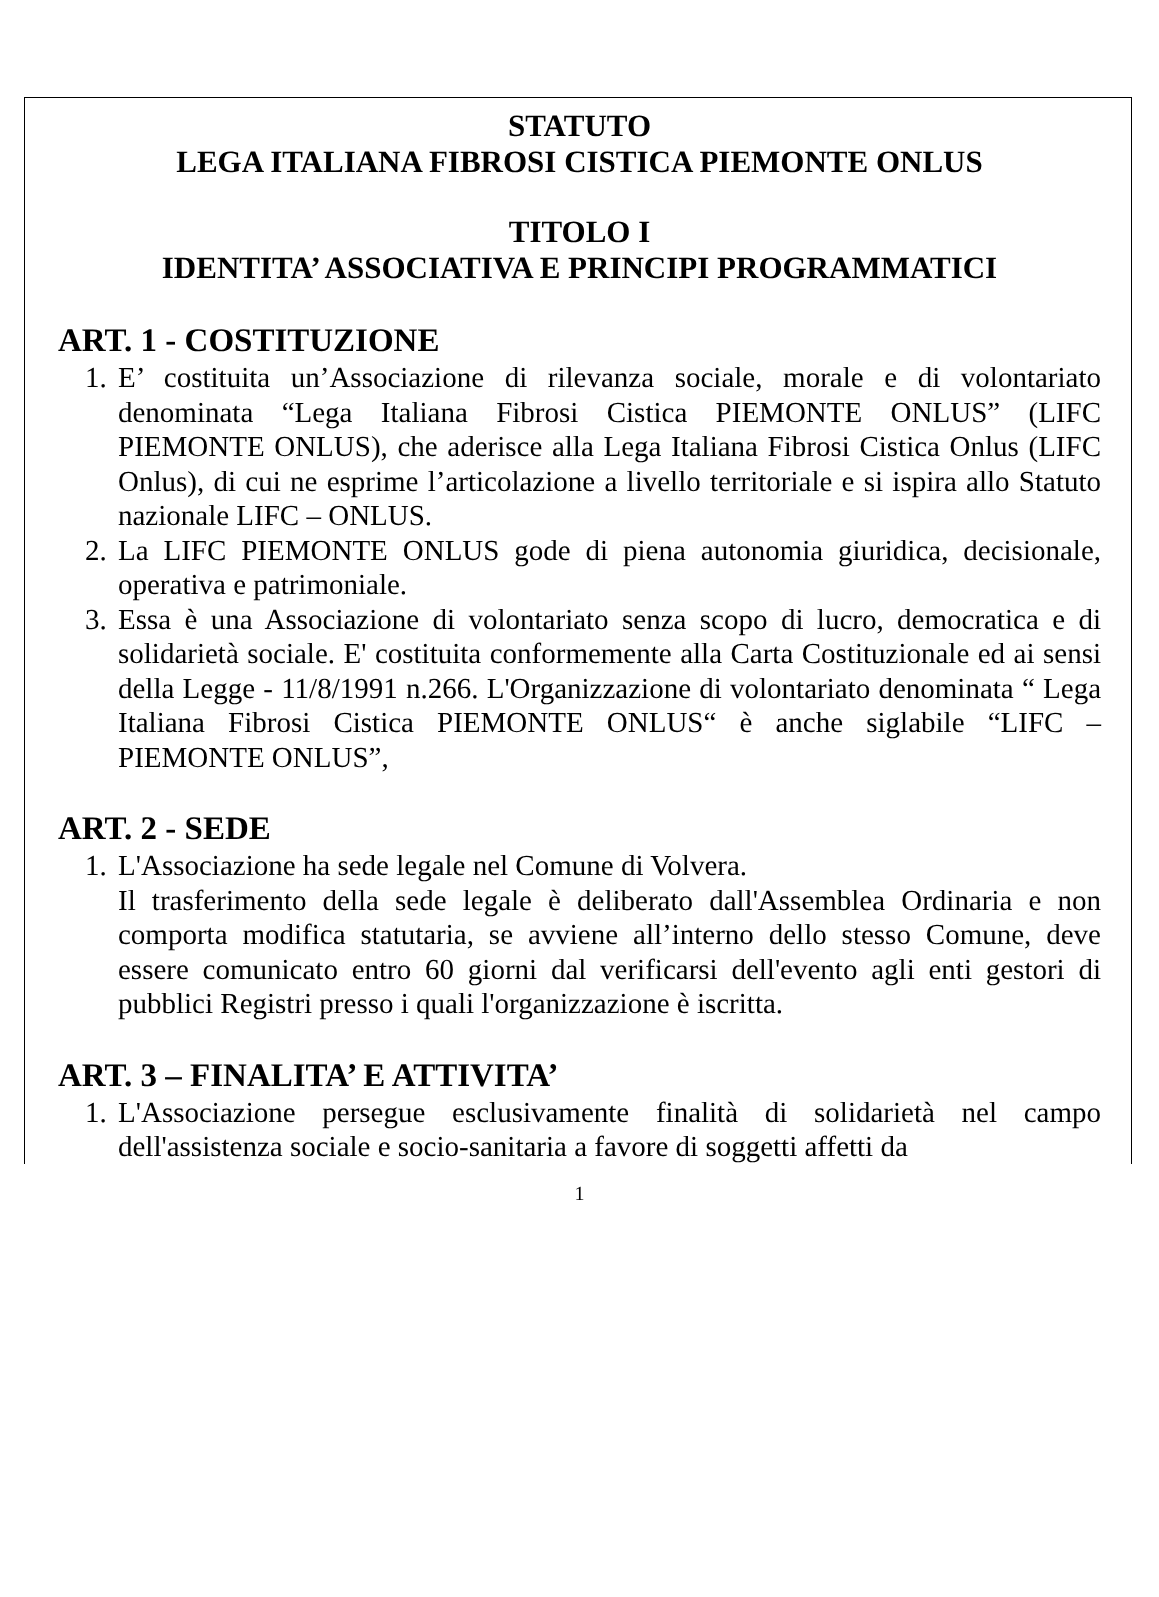STATUTO
LEGA ITALIANA FIBROSI CISTICA PIEMONTE ONLUS
TITOLO I
IDENTITA’ ASSOCIATIVA E PRINCIPI PROGRAMMATICI
ART. 1 - COSTITUZIONE
1. E’ costituita un’Associazione di rilevanza sociale, morale e di volontariato denominata “Lega Italiana Fibrosi Cistica PIEMONTE ONLUS” (LIFC PIEMONTE ONLUS), che aderisce alla Lega Italiana Fibrosi Cistica Onlus (LIFC Onlus), di cui ne esprime l’articolazione a livello territoriale e si ispira allo Statuto nazionale LIFC – ONLUS.
2. La LIFC PIEMONTE ONLUS gode di piena autonomia giuridica, decisionale, operativa e patrimoniale.
3. Essa è una Associazione di volontariato senza scopo di lucro, democratica e di solidarietà sociale. E' costituita conformemente alla Carta Costituzionale ed ai sensi della Legge - 11/8/1991 n.266. L'Organizzazione di volontariato denominata “ Lega Italiana Fibrosi Cistica PIEMONTE ONLUS“ è anche siglabile “LIFC – PIEMONTE ONLUS”,
ART. 2 - SEDE
1. L'Associazione ha sede legale nel Comune di Volvera.
Il trasferimento della sede legale è deliberato dall'Assemblea Ordinaria e non comporta modifica statutaria, se avviene all’interno dello stesso Comune, deve essere comunicato entro 60 giorni dal verificarsi dell'evento agli enti gestori di pubblici Registri presso i quali l'organizzazione è iscritta.
ART. 3 – FINALITA’ E ATTIVITA’
1. L'Associazione persegue esclusivamente finalità di solidarietà nel campo dell'assistenza sociale e socio-sanitaria a favore di soggetti affetti da
1